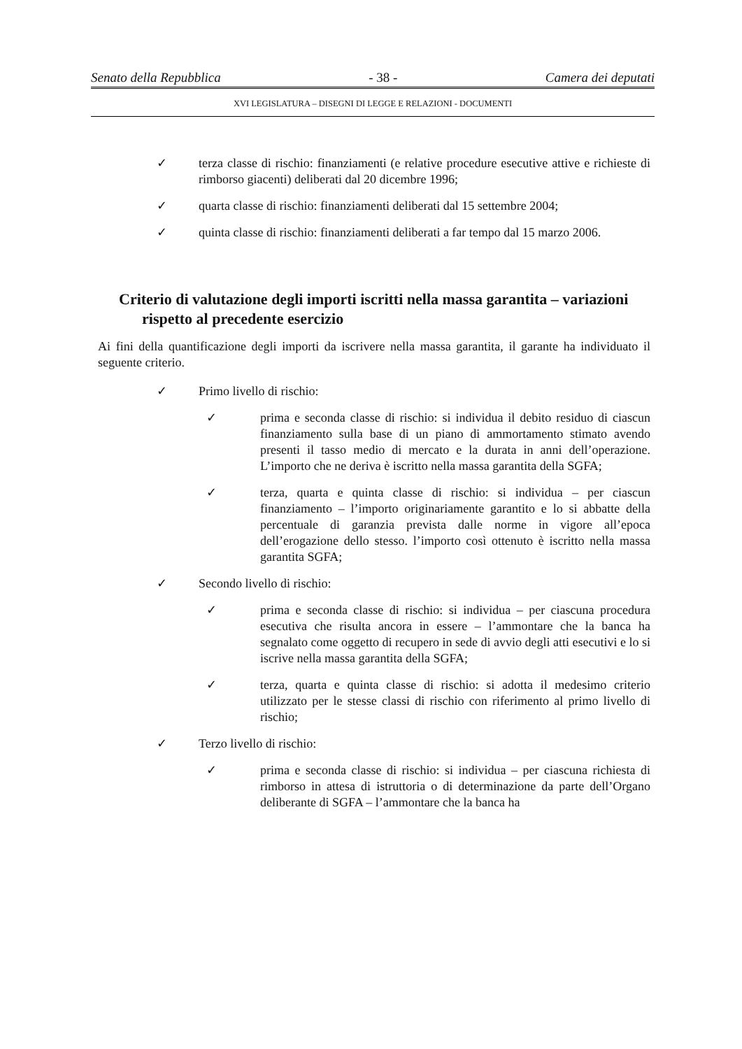Senato della Repubblica - 38 - Camera dei deputati
XVI LEGISLATURA – DISEGNI DI LEGGE E RELAZIONI - DOCUMENTI
✓ terza classe di rischio: finanziamenti (e relative procedure esecutive attive e richieste di rimborso giacenti) deliberati dal 20 dicembre 1996;
✓ quarta classe di rischio: finanziamenti deliberati dal 15 settembre 2004;
✓ quinta classe di rischio: finanziamenti deliberati a far tempo dal 15 marzo 2006.
Criterio di valutazione degli importi iscritti nella massa garantita – variazioni rispetto al precedente esercizio
Ai fini della quantificazione degli importi da iscrivere nella massa garantita, il garante ha individuato il seguente criterio.
✓ Primo livello di rischio:
✓ prima e seconda classe di rischio: si individua il debito residuo di ciascun finanziamento sulla base di un piano di ammortamento stimato avendo presenti il tasso medio di mercato e la durata in anni dell’operazione. L’importo che ne deriva è iscritto nella massa garantita della SGFA;
✓ terza, quarta e quinta classe di rischio: si individua – per ciascun finanziamento – l’importo originariamente garantito e lo si abbatte della percentuale di garanzia prevista dalle norme in vigore all’epoca dell’erogazione dello stesso. l’importo così ottenuto è iscritto nella massa garantita SGFA;
✓ Secondo livello di rischio:
✓ prima e seconda classe di rischio: si individua – per ciascuna procedura esecutiva che risulta ancora in essere – l’ammontare che la banca ha segnalato come oggetto di recupero in sede di avvio degli atti esecutivi e lo si iscrive nella massa garantita della SGFA;
✓ terza, quarta e quinta classe di rischio: si adotta il medesimo criterio utilizzato per le stesse classi di rischio con riferimento al primo livello di rischio;
✓ Terzo livello di rischio:
✓ prima e seconda classe di rischio: si individua – per ciascuna richiesta di rimborso in attesa di istruttoria o di determinazione da parte dell’Organo deliberante di SGFA – l’ammontare che la banca ha